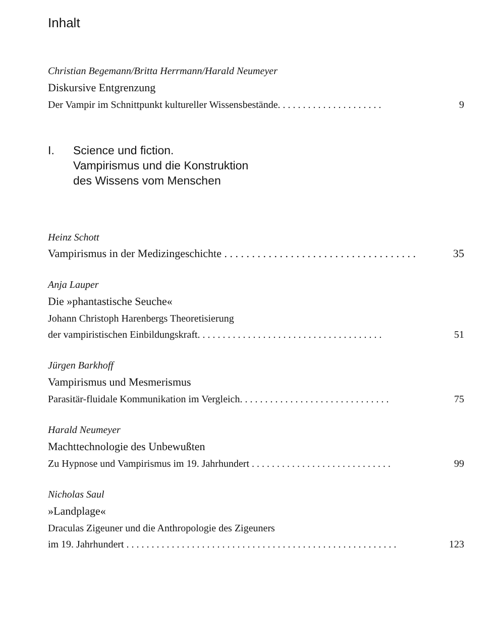Inhalt
Christian Begemann/Britta Herrmann/Harald Neumeyer
Diskursive Entgrenzung
Der Vampir im Schnittpunkt kultureller Wissensbestände. . . . . . . . . . . . . . . . . . . . . 9
I. Science und fiction.
Vampirismus und die Konstruktion
des Wissens vom Menschen
Heinz Schott
Vampirismus in der Medizingeschichte . . . . . . . . . . . . . . . . . . . . . . . . . . . . . . . . . . . 35
Anja Lauper
Die »phantastische Seuche«
Johann Christoph Harenbergs Theoretisierung
der vampiristischen Einbildungskraft. . . . . . . . . . . . . . . . . . . . . . . . . . . . . . . . . . . . . 51
Jürgen Barkhoff
Vampirismus und Mesmerismus
Parasitär-fluidale Kommunikation im Vergleich. . . . . . . . . . . . . . . . . . . . . . . . . . . . . . 75
Harald Neumeyer
Machttechnologie des Unbewußten
Zu Hypnose und Vampirismus im 19. Jahrhundert . . . . . . . . . . . . . . . . . . . . . . . . . . . . 99
Nicholas Saul
»Landplage«
Draculas Zigeuner und die Anthropologie des Zigeuners
im 19. Jahrhundert . . . . . . . . . . . . . . . . . . . . . . . . . . . . . . . . . . . . . . . . . . . . . . . . . . . . . . 123